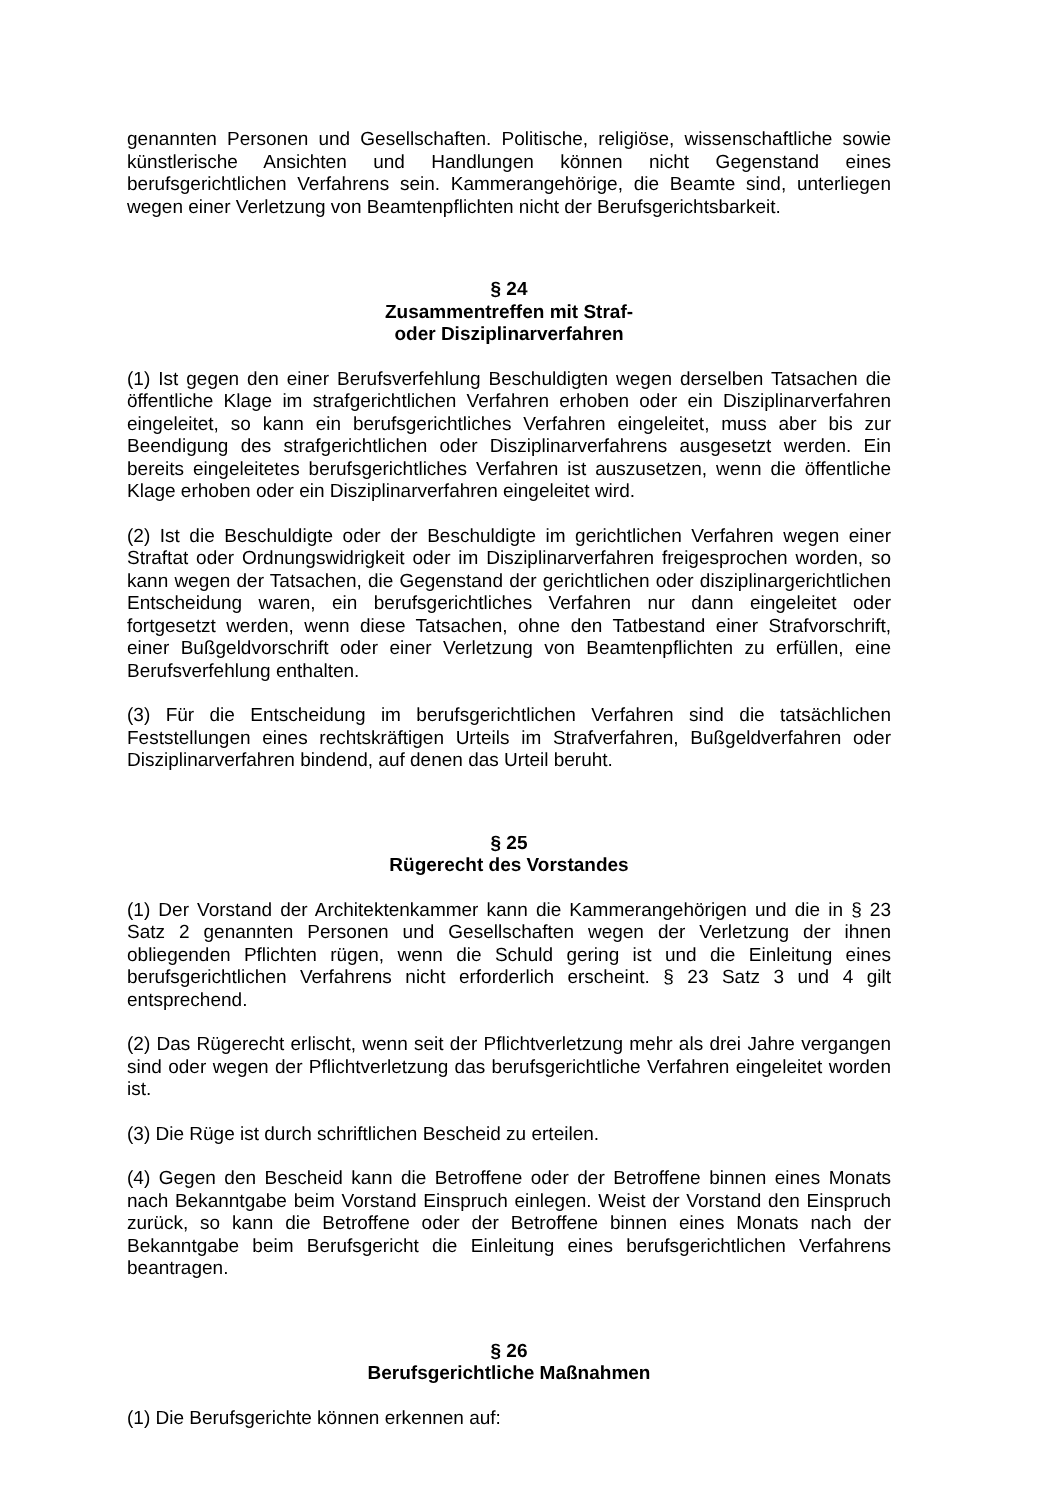genannten Personen und Gesellschaften. Politische, religiöse, wissenschaftliche sowie künstlerische Ansichten und Handlungen können nicht Gegenstand eines berufsgerichtlichen Verfahrens sein. Kammerangehörige, die Beamte sind, unterliegen wegen einer Verletzung von Beamtenpflichten nicht der Berufsgerichtsbarkeit.
§ 24
Zusammentreffen mit Straf-
oder Disziplinarverfahren
(1) Ist gegen den einer Berufsverfehlung Beschuldigten wegen derselben Tatsachen die öffentliche Klage im strafgerichtlichen Verfahren erhoben oder ein Disziplinarverfahren eingeleitet, so kann ein berufsgerichtliches Verfahren eingeleitet, muss aber bis zur Beendigung des strafgerichtlichen oder Disziplinarverfahrens ausgesetzt werden. Ein bereits eingeleitetes berufsgerichtliches Verfahren ist auszusetzen, wenn die öffentliche Klage erhoben oder ein Disziplinarverfahren eingeleitet wird.
(2) Ist die Beschuldigte oder der Beschuldigte im gerichtlichen Verfahren wegen einer Straftat oder Ordnungswidrigkeit oder im Disziplinarverfahren freigesprochen worden, so kann wegen der Tatsachen, die Gegenstand der gerichtlichen oder disziplinargerichtlichen Entscheidung waren, ein berufsgerichtliches Verfahren nur dann eingeleitet oder fortgesetzt werden, wenn diese Tatsachen, ohne den Tatbestand einer Strafvorschrift, einer Bußgeldvorschrift oder einer Verletzung von Beamtenpflichten zu erfüllen, eine Berufsverfehlung enthalten.
(3) Für die Entscheidung im berufsgerichtlichen Verfahren sind die tatsächlichen Feststellungen eines rechtskräftigen Urteils im Strafverfahren, Bußgeldverfahren oder Disziplinarverfahren bindend, auf denen das Urteil beruht.
§ 25
Rügerecht des Vorstandes
(1) Der Vorstand der Architektenkammer kann die Kammerangehörigen und die in § 23 Satz 2 genannten Personen und Gesellschaften wegen der Verletzung der ihnen obliegenden Pflichten rügen, wenn die Schuld gering ist und die Einleitung eines berufsgerichtlichen Verfahrens nicht erforderlich erscheint. § 23 Satz 3 und 4 gilt entsprechend.
(2) Das Rügerecht erlischt, wenn seit der Pflichtverletzung mehr als drei Jahre vergangen sind oder wegen der Pflichtverletzung das berufsgerichtliche Verfahren eingeleitet worden ist.
(3) Die Rüge ist durch schriftlichen Bescheid zu erteilen.
(4) Gegen den Bescheid kann die Betroffene oder der Betroffene binnen eines Monats nach Bekanntgabe beim Vorstand Einspruch einlegen. Weist der Vorstand den Einspruch zurück, so kann die Betroffene oder der Betroffene binnen eines Monats nach der Bekanntgabe beim Berufsgericht die Einleitung eines berufsgerichtlichen Verfahrens beantragen.
§ 26
Berufsgerichtliche Maßnahmen
(1) Die Berufsgerichte können erkennen auf: